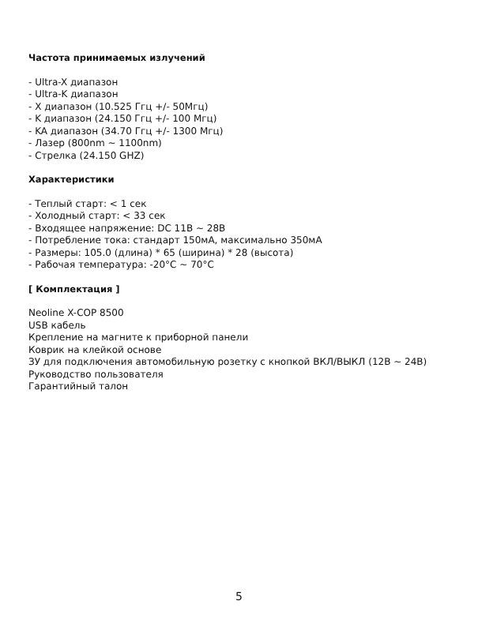Частота принимаемых излучений
- Ultra-X диапазон
- Ultra-K диапазон
- X диапазон (10.525 Ггц +/- 50Мгц)
- K диапазон (24.150 Ггц +/- 100 Мгц)
- KA диапазон (34.70 Ггц +/- 1300 Мгц)
- Лазер (800nm ~ 1100nm)
- Стрелка (24.150 GHZ)
Характеристики
- Теплый старт: < 1 сек
- Холодный старт: < 33 сек
- Входящее напряжение: DC 11В ~ 28В
- Потребление тока: стандарт 150мА, максимально 350мА
- Размеры: 105.0 (длина) * 65 (ширина) * 28 (высота)
- Рабочая температура: -20°C ~ 70°C
[ Комплектация ]
Neoline X-COP 8500
USB кабель
Крепление на магните к приборной панели
Коврик на клейкой основе
ЗУ для подключения автомобильную розетку с кнопкой ВКЛ/ВЫКЛ (12В ~ 24В)
Руководство пользователя
Гарантийный талон
5